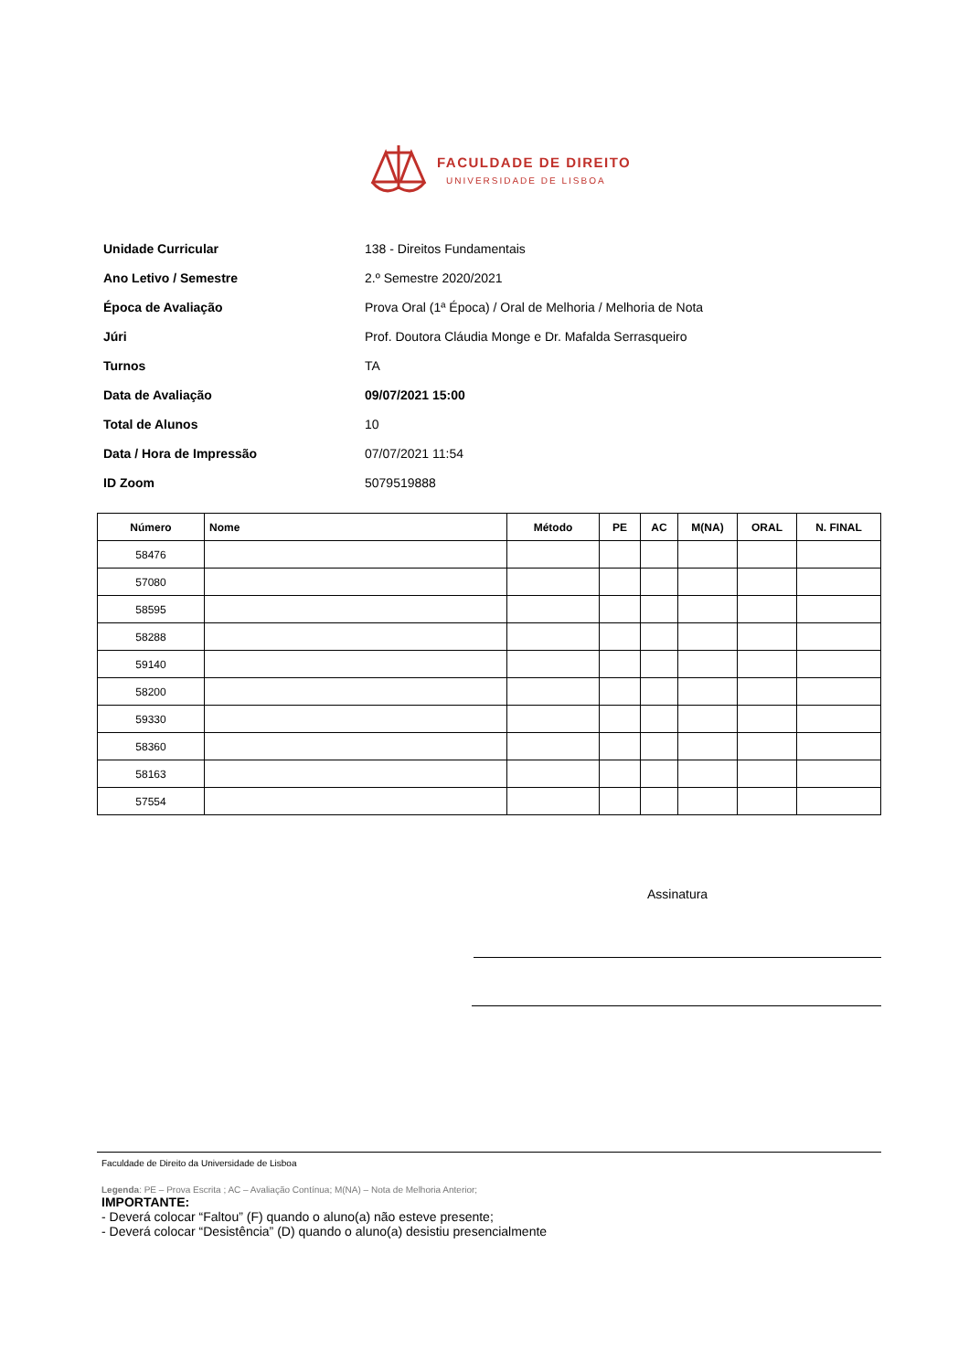FACULDADE DE DIREITO
UNIVERSIDADE DE LISBOA
| Unidade Curricular | 138 - Direitos Fundamentais |
| Ano Letivo / Semestre | 2.º Semestre 2020/2021 |
| Época de Avaliação | Prova Oral (1ª Época) / Oral de Melhoria / Melhoria de Nota |
| Júri | Prof. Doutora Cláudia Monge e Dr. Mafalda Serrasqueiro |
| Turnos | TA |
| Data de Avaliação | 09/07/2021 15:00 |
| Total de Alunos | 10 |
| Data / Hora de Impressão | 07/07/2021 11:54 |
| ID Zoom | 5079519888 |
| Número | Nome | Método | PE | AC | M(NA) | ORAL | N. FINAL |
| --- | --- | --- | --- | --- | --- | --- | --- |
| 58476 | | | | | | | |
| 57080 | | | | | | | |
| 58595 | | | | | | | |
| 58288 | | | | | | | |
| 59140 | | | | | | | |
| 58200 | | | | | | | |
| 59330 | | | | | | | |
| 58360 | | | | | | | |
| 58163 | | | | | | | |
| 57554 | | | | | | | |
Assinatura
Faculdade de Direito da Universidade de Lisboa
Legenda: PE – Prova Escrita ; AC – Avaliação Contínua; M(NA) – Nota de Melhoria Anterior;
IMPORTANTE:
- Deverá colocar “Faltou” (F) quando o aluno(a) não esteve presente;
- Deverá colocar “Desistência” (D) quando o aluno(a) desistiu presencialmente